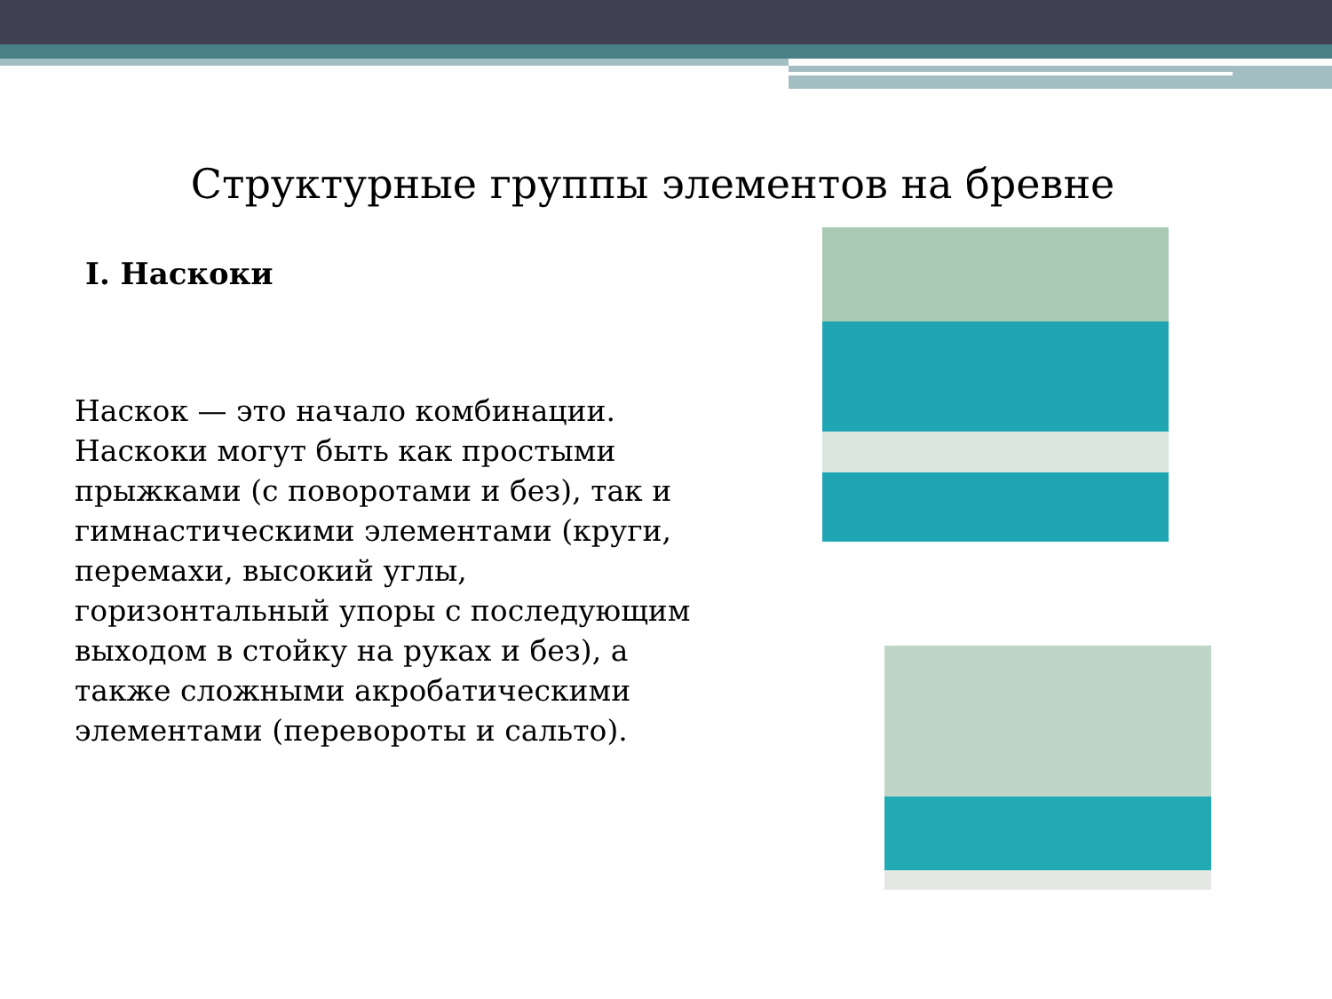Структурные группы элементов на бревне
I. Наскоки
Наскок — это начало комбинации. Наскоки могут быть как простыми прыжками (с поворотами и без), так и гимнастическими элементами (круги, перемахи, высокий углы, горизонтальный упоры с последующим выходом в стойку на руках и без), а также сложными акробатическими элементами (перевороты и сальто).